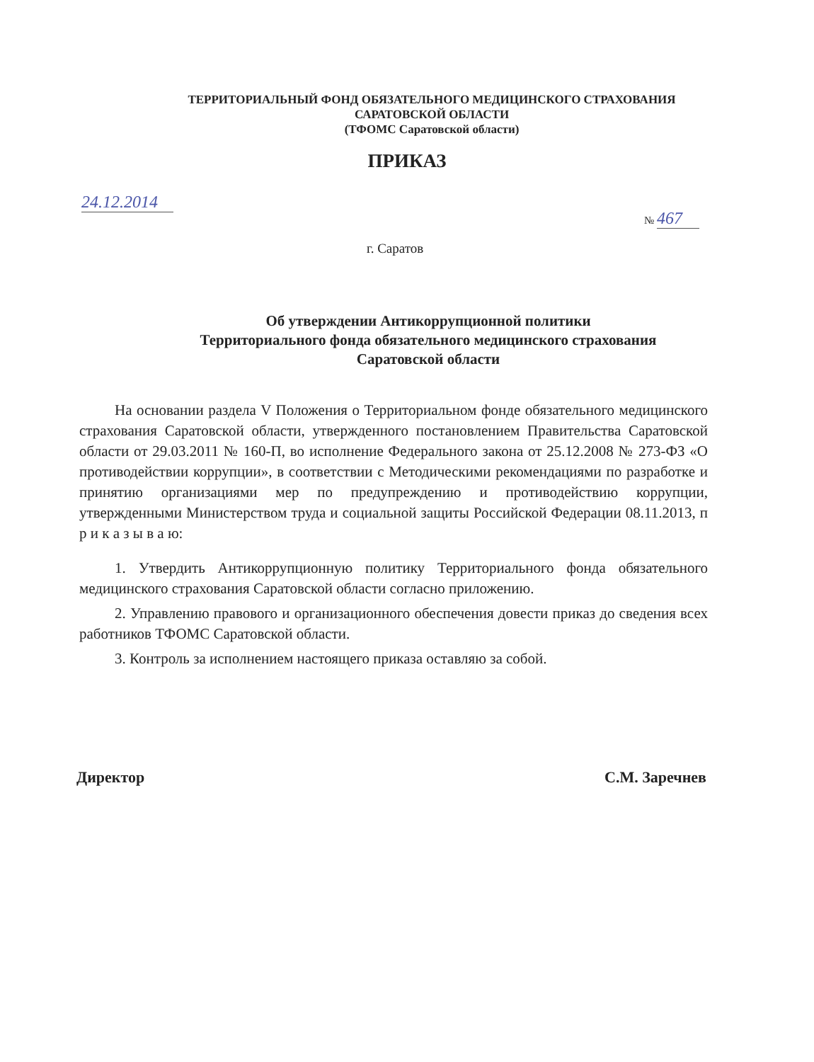ТЕРРИТОРИАЛЬНЫЙ ФОНД ОБЯЗАТЕЛЬНОГО МЕДИЦИНСКОГО СТРАХОВАНИЯ
САРАТОВСКОЙ ОБЛАСТИ
(ТФОМС Саратовской области)
ПРИКАЗ
24.12.2014
№ 467
г. Саратов
Об утверждении Антикоррупционной политики
Территориального фонда обязательного медицинского страхования
Саратовской области
На основании раздела V Положения о Территориальном фонде обязательного медицинского страхования Саратовской области, утвержденного постановлением Правительства Саратовской области от 29.03.2011 № 160-П, во исполнение Федерального закона от 25.12.2008 № 273-ФЗ «О противодействии коррупции», в соответствии с Методическими рекомендациями по разработке и принятию организациями мер по предупреждению и противодействию коррупции, утвержденными Министерством труда и социальной защиты Российской Федерации 08.11.2013, п р и к а з ы в а ю:
1. Утвердить Антикоррупционную политику Территориального фонда обязательного медицинского страхования Саратовской области согласно приложению.
2. Управлению правового и организационного обеспечения довести приказ до сведения всех работников ТФОМС Саратовской области.
3. Контроль за исполнением настоящего приказа оставляю за собой.
Директор С.М. Заречнев